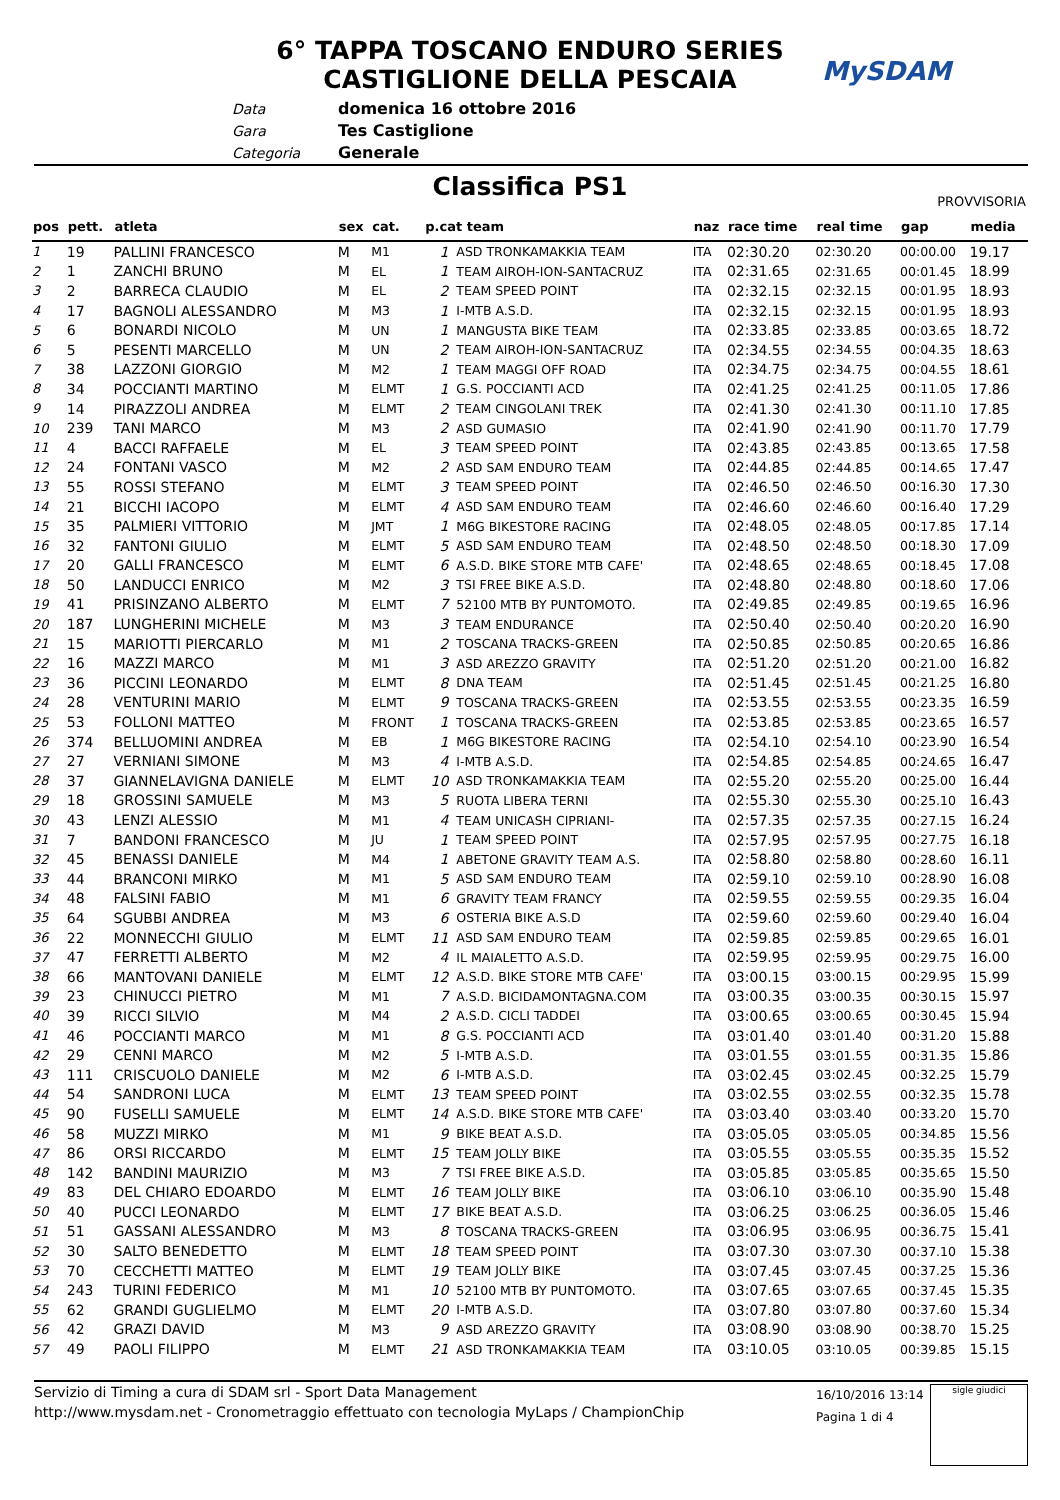6° TAPPA TOSCANO ENDURO SERIES
CASTIGLIONE DELLA PESCAIA
MySDAM
Data domenica 16 ottobre 2016
Gara Tes Castiglione
Categoria Generale
Classifica PS1 PROVVISORIA
| pos | pett. | atleta | sex | cat. | p.cat team | | naz | race time | real time | gap | media |
| --- | --- | --- | --- | --- | --- | --- | --- | --- | --- | --- | --- |
| 1 | 19 | PALLINI FRANCESCO | M | M1 | 1 | ASD TRONKAMAKKIA TEAM | ITA | 02:30.20 | 02:30.20 | 00:00.00 | 19.17 |
| 2 | 1 | ZANCHI BRUNO | M | EL | 1 | TEAM AIROH-ION-SANTACRUZ | ITA | 02:31.65 | 02:31.65 | 00:01.45 | 18.99 |
| 3 | 2 | BARRECA CLAUDIO | M | EL | 2 | TEAM SPEED POINT | ITA | 02:32.15 | 02:32.15 | 00:01.95 | 18.93 |
| 4 | 17 | BAGNOLI ALESSANDRO | M | M3 | 1 | I-MTB A.S.D. | ITA | 02:32.15 | 02:32.15 | 00:01.95 | 18.93 |
| 5 | 6 | BONARDI NICOLO | M | UN | 1 | MANGUSTA BIKE TEAM | ITA | 02:33.85 | 02:33.85 | 00:03.65 | 18.72 |
| 6 | 5 | PESENTI MARCELLO | M | UN | 2 | TEAM AIROH-ION-SANTACRUZ | ITA | 02:34.55 | 02:34.55 | 00:04.35 | 18.63 |
| 7 | 38 | LAZZONI GIORGIO | M | M2 | 1 | TEAM MAGGI OFF ROAD | ITA | 02:34.75 | 02:34.75 | 00:04.55 | 18.61 |
| 8 | 34 | POCCIANTI MARTINO | M | ELMT | 1 | G.S. POCCIANTI ACD | ITA | 02:41.25 | 02:41.25 | 00:11.05 | 17.86 |
| 9 | 14 | PIRAZZOLI ANDREA | M | ELMT | 2 | TEAM CINGOLANI TREK | ITA | 02:41.30 | 02:41.30 | 00:11.10 | 17.85 |
| 10 | 239 | TANI MARCO | M | M3 | 2 | ASD GUMASIO | ITA | 02:41.90 | 02:41.90 | 00:11.70 | 17.79 |
| 11 | 4 | BACCI RAFFAELE | M | EL | 3 | TEAM SPEED POINT | ITA | 02:43.85 | 02:43.85 | 00:13.65 | 17.58 |
| 12 | 24 | FONTANI VASCO | M | M2 | 2 | ASD SAM ENDURO TEAM | ITA | 02:44.85 | 02:44.85 | 00:14.65 | 17.47 |
| 13 | 55 | ROSSI STEFANO | M | ELMT | 3 | TEAM SPEED POINT | ITA | 02:46.50 | 02:46.50 | 00:16.30 | 17.30 |
| 14 | 21 | BICCHI IACOPO | M | ELMT | 4 | ASD SAM ENDURO TEAM | ITA | 02:46.60 | 02:46.60 | 00:16.40 | 17.29 |
| 15 | 35 | PALMIERI VITTORIO | M | JMT | 1 | M6G BIKESTORE RACING | ITA | 02:48.05 | 02:48.05 | 00:17.85 | 17.14 |
| 16 | 32 | FANTONI GIULIO | M | ELMT | 5 | ASD SAM ENDURO TEAM | ITA | 02:48.50 | 02:48.50 | 00:18.30 | 17.09 |
| 17 | 20 | GALLI FRANCESCO | M | ELMT | 6 | A.S.D. BIKE STORE MTB CAFE' | ITA | 02:48.65 | 02:48.65 | 00:18.45 | 17.08 |
| 18 | 50 | LANDUCCI ENRICO | M | M2 | 3 | TSI FREE BIKE A.S.D. | ITA | 02:48.80 | 02:48.80 | 00:18.60 | 17.06 |
| 19 | 41 | PRISINZANO ALBERTO | M | ELMT | 7 | 52100 MTB BY PUNTOMOTO. | ITA | 02:49.85 | 02:49.85 | 00:19.65 | 16.96 |
| 20 | 187 | LUNGHERINI MICHELE | M | M3 | 3 | TEAM ENDURANCE | ITA | 02:50.40 | 02:50.40 | 00:20.20 | 16.90 |
| 21 | 15 | MARIOTTI PIERCARLO | M | M1 | 2 | TOSCANA TRACKS-GREEN | ITA | 02:50.85 | 02:50.85 | 00:20.65 | 16.86 |
| 22 | 16 | MAZZI MARCO | M | M1 | 3 | ASD AREZZO GRAVITY | ITA | 02:51.20 | 02:51.20 | 00:21.00 | 16.82 |
| 23 | 36 | PICCINI LEONARDO | M | ELMT | 8 | DNA TEAM | ITA | 02:51.45 | 02:51.45 | 00:21.25 | 16.80 |
| 24 | 28 | VENTURINI MARIO | M | ELMT | 9 | TOSCANA TRACKS-GREEN | ITA | 02:53.55 | 02:53.55 | 00:23.35 | 16.59 |
| 25 | 53 | FOLLONI MATTEO | M | FRONT | 1 | TOSCANA TRACKS-GREEN | ITA | 02:53.85 | 02:53.85 | 00:23.65 | 16.57 |
| 26 | 374 | BELLUOMINI ANDREA | M | EB | 1 | M6G BIKESTORE RACING | ITA | 02:54.10 | 02:54.10 | 00:23.90 | 16.54 |
| 27 | 27 | VERNIANI SIMONE | M | M3 | 4 | I-MTB A.S.D. | ITA | 02:54.85 | 02:54.85 | 00:24.65 | 16.47 |
| 28 | 37 | GIANNELAVIGNA DANIELE | M | ELMT | 10 | ASD TRONKAMAKKIA TEAM | ITA | 02:55.20 | 02:55.20 | 00:25.00 | 16.44 |
| 29 | 18 | GROSSINI SAMUELE | M | M3 | 5 | RUOTA LIBERA TERNI | ITA | 02:55.30 | 02:55.30 | 00:25.10 | 16.43 |
| 30 | 43 | LENZI ALESSIO | M | M1 | 4 | TEAM UNICASH CIPRIANI- | ITA | 02:57.35 | 02:57.35 | 00:27.15 | 16.24 |
| 31 | 7 | BANDONI FRANCESCO | M | JU | 1 | TEAM SPEED POINT | ITA | 02:57.95 | 02:57.95 | 00:27.75 | 16.18 |
| 32 | 45 | BENASSI DANIELE | M | M4 | 1 | ABETONE GRAVITY TEAM A.S. | ITA | 02:58.80 | 02:58.80 | 00:28.60 | 16.11 |
| 33 | 44 | BRANCONI MIRKO | M | M1 | 5 | ASD SAM ENDURO TEAM | ITA | 02:59.10 | 02:59.10 | 00:28.90 | 16.08 |
| 34 | 48 | FALSINI FABIO | M | M1 | 6 | GRAVITY TEAM FRANCY | ITA | 02:59.55 | 02:59.55 | 00:29.35 | 16.04 |
| 35 | 64 | SGUBBI ANDREA | M | M3 | 6 | OSTERIA BIKE A.S.D | ITA | 02:59.60 | 02:59.60 | 00:29.40 | 16.04 |
| 36 | 22 | MONNECCHI GIULIO | M | ELMT | 11 | ASD SAM ENDURO TEAM | ITA | 02:59.85 | 02:59.85 | 00:29.65 | 16.01 |
| 37 | 47 | FERRETTI ALBERTO | M | M2 | 4 | IL MAIALETTO A.S.D. | ITA | 02:59.95 | 02:59.95 | 00:29.75 | 16.00 |
| 38 | 66 | MANTOVANI DANIELE | M | ELMT | 12 | A.S.D. BIKE STORE MTB CAFE' | ITA | 03:00.15 | 03:00.15 | 00:29.95 | 15.99 |
| 39 | 23 | CHINUCCI PIETRO | M | M1 | 7 | A.S.D. BICIDAMONTAGNA.COM | ITA | 03:00.35 | 03:00.35 | 00:30.15 | 15.97 |
| 40 | 39 | RICCI SILVIO | M | M4 | 2 | A.S.D. CICLI TADDEI | ITA | 03:00.65 | 03:00.65 | 00:30.45 | 15.94 |
| 41 | 46 | POCCIANTI MARCO | M | M1 | 8 | G.S. POCCIANTI ACD | ITA | 03:01.40 | 03:01.40 | 00:31.20 | 15.88 |
| 42 | 29 | CENNI MARCO | M | M2 | 5 | I-MTB A.S.D. | ITA | 03:01.55 | 03:01.55 | 00:31.35 | 15.86 |
| 43 | 111 | CRISCUOLO DANIELE | M | M2 | 6 | I-MTB A.S.D. | ITA | 03:02.45 | 03:02.45 | 00:32.25 | 15.79 |
| 44 | 54 | SANDRONI LUCA | M | ELMT | 13 | TEAM SPEED POINT | ITA | 03:02.55 | 03:02.55 | 00:32.35 | 15.78 |
| 45 | 90 | FUSELLI SAMUELE | M | ELMT | 14 | A.S.D. BIKE STORE MTB CAFE' | ITA | 03:03.40 | 03:03.40 | 00:33.20 | 15.70 |
| 46 | 58 | MUZZI MIRKO | M | M1 | 9 | BIKE BEAT A.S.D. | ITA | 03:05.05 | 03:05.05 | 00:34.85 | 15.56 |
| 47 | 86 | ORSI RICCARDO | M | ELMT | 15 | TEAM JOLLY BIKE | ITA | 03:05.55 | 03:05.55 | 00:35.35 | 15.52 |
| 48 | 142 | BANDINI MAURIZIO | M | M3 | 7 | TSI FREE BIKE A.S.D. | ITA | 03:05.85 | 03:05.85 | 00:35.65 | 15.50 |
| 49 | 83 | DEL CHIARO EDOARDO | M | ELMT | 16 | TEAM JOLLY BIKE | ITA | 03:06.10 | 03:06.10 | 00:35.90 | 15.48 |
| 50 | 40 | PUCCI LEONARDO | M | ELMT | 17 | BIKE BEAT A.S.D. | ITA | 03:06.25 | 03:06.25 | 00:36.05 | 15.46 |
| 51 | 51 | GASSANI ALESSANDRO | M | M3 | 8 | TOSCANA TRACKS-GREEN | ITA | 03:06.95 | 03:06.95 | 00:36.75 | 15.41 |
| 52 | 30 | SALTO BENEDETTO | M | ELMT | 18 | TEAM SPEED POINT | ITA | 03:07.30 | 03:07.30 | 00:37.10 | 15.38 |
| 53 | 70 | CECCHETTI MATTEO | M | ELMT | 19 | TEAM JOLLY BIKE | ITA | 03:07.45 | 03:07.45 | 00:37.25 | 15.36 |
| 54 | 243 | TURINI FEDERICO | M | M1 | 10 | 52100 MTB BY PUNTOMOTO. | ITA | 03:07.65 | 03:07.65 | 00:37.45 | 15.35 |
| 55 | 62 | GRANDI GUGLIELMO | M | ELMT | 20 | I-MTB A.S.D. | ITA | 03:07.80 | 03:07.80 | 00:37.60 | 15.34 |
| 56 | 42 | GRAZI DAVID | M | M3 | 9 | ASD AREZZO GRAVITY | ITA | 03:08.90 | 03:08.90 | 00:38.70 | 15.25 |
| 57 | 49 | PAOLI FILIPPO | M | ELMT | 21 | ASD TRONKAMAKKIA TEAM | ITA | 03:10.05 | 03:10.05 | 00:39.85 | 15.15 |
Servizio di Timing a cura di SDAM srl - Sport Data Management
http://www.mysdam.net - Cronometraggio effettuato con tecnologia MyLaps / ChampionChip
16/10/2016 13:14
Pagina 1 di 4
sigle giudici